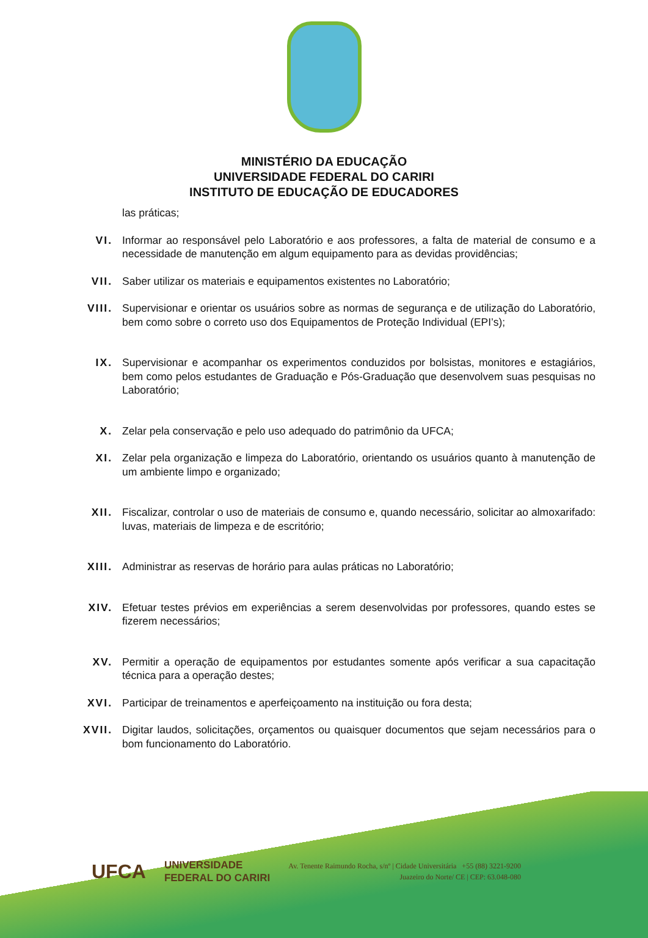MINISTÉRIO DA EDUCAÇÃO
UNIVERSIDADE FEDERAL DO CARIRI
INSTITUTO DE EDUCAÇÃO DE EDUCADORES
las práticas;
VI. Informar ao responsável pelo Laboratório e aos professores, a falta de material de consumo e a necessidade de manutenção em algum equipamento para as devidas providências;
VII. Saber utilizar os materiais e equipamentos existentes no Laboratório;
VIII. Supervisionar e orientar os usuários sobre as normas de segurança e de utilização do Laboratório, bem como sobre o correto uso dos Equipamentos de Proteção Individual (EPI’s);
IX. Supervisionar e acompanhar os experimentos conduzidos por bolsistas, monitores e estagiários, bem como pelos estudantes de Graduação e Pós-Graduação que desenvolvem suas pesquisas no Laboratório;
X. Zelar pela conservação e pelo uso adequado do patrimônio da UFCA;
XI. Zelar pela organização e limpeza do Laboratório, orientando os usuários quanto à manutenção de um ambiente limpo e organizado;
XII. Fiscalizar, controlar o uso de materiais de consumo e, quando necessário, solicitar ao almoxarifado: luvas, materiais de limpeza e de escritório;
XIII. Administrar as reservas de horário para aulas práticas no Laboratório;
XIV. Efetuar testes prévios em experiências a serem desenvolvidas por professores, quando estes se fizerem necessários;
XV. Permitir a operação de equipamentos por estudantes somente após verificar a sua capacitação técnica para a operação destes;
XVI. Participar de treinamentos e aperfeiçoamento na instituição ou fora desta;
XVII. Digitar laudos, solicitações, orçamentos ou quaisquer documentos que sejam necessários para o bom funcionamento do Laboratório.
UFCA
UNIVERSIDADE
FEDERAL DO CARIRI
Av. Tenente Raimundo Rocha, s/nº | Cidade Universitária +55 (88) 3221-9200
Juazeiro do Norte/ CE | CEP: 63.048-080